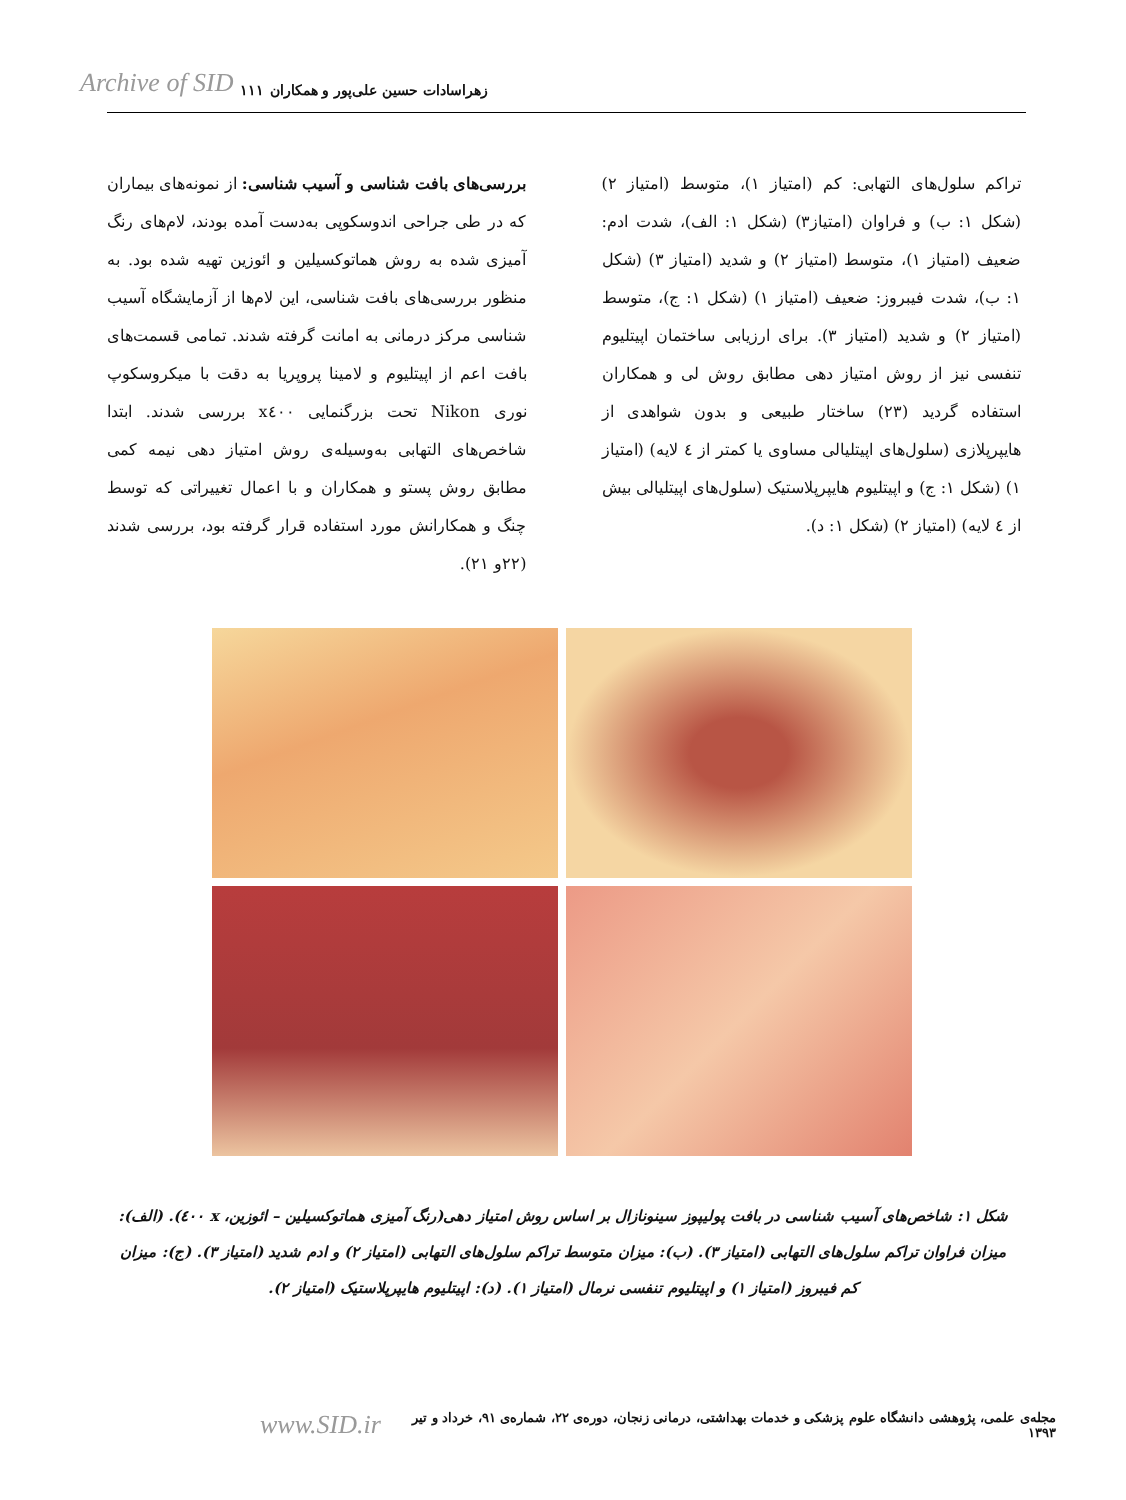Archive of SID ۱۱۱ زهراسادات حسین علی‌پور و همکاران
بررسی‌های بافت شناسی و آسیب شناسی: از نمونه‌های بیماران که در طی جراحی اندوسکوپی به‌دست آمده بودند، لام‌های رنگ آمیزی شده به روش هماتوکسیلین و ائوزین تهیه شده بود. به منظور بررسی‌های بافت شناسی، این لام‌ها از آزمایشگاه آسیب شناسی مرکز درمانی به امانت گرفته شدند. تمامی قسمت‌های بافت اعم از اپیتلیوم و لامینا پروپریا به دقت با میکروسکوپ نوری Nikon تحت بزرگنمایی x٤٠٠ بررسی شدند. ابتدا شاخص‌های التهابی به‌وسیله‌ی روش امتیاز دهی نیمه کمی مطابق روش پستو و همکاران و با اعمال تغییراتی که توسط چنگ و همکارانش مورد استفاده قرار گرفته بود، بررسی شدند (٢٢و ٢١).
تراکم سلول‌های التهابی: کم (امتیاز ١)، متوسط (امتیاز ٢) (شکل ١: ب) و فراوان (امتیاز٣) (شکل ١: الف)، شدت ادم: ضعیف (امتیاز ١)، متوسط (امتیاز ٢) و شدید (امتیاز ٣) (شکل ١: ب)، شدت فیبروز: ضعیف (امتیاز ١) (شکل ١: ج)، متوسط (امتیاز ٢) و شدید (امتیاز ٣). برای ارزیابی ساختمان اپیتلیوم تنفسی نیز از روش امتیاز دهی مطابق روش لی و همکاران استفاده گردید (٢٣) ساختار طبیعی و بدون شواهدی از هایپرپلازی (سلول‌های اپیتلیالی مساوی یا کمتر از ٤ لایه) (امتیاز ١) (شکل ١: ج) و اپیتلیوم هایپرپلاستیک (سلول‌های اپیتلیالی بیش از ٤ لایه) (امتیاز ٢) (شکل ١: د).
شکل ١: شاخص‌های آسیب شناسی در بافت پولیپوز سینونازال بر اساس روش امتیاز دهی(رنگ آمیزی هماتوکسیلین – ائوزین، x ٤٠٠). (الف): میزان فراوان تراکم سلول‌های التهابی (امتیاز ٣). (ب): میزان متوسط تراکم سلول‌های التهابی (امتیاز ٢) و ادم شدید (امتیاز ٣). (ج): میزان کم فیبروز (امتیاز ١) و اپیتلیوم تنفسی نرمال (امتیاز ١). (د): اپیتلیوم هایپرپلاستیک (امتیاز ٢).
مجله‌ی علمی، پژوهشی دانشگاه علوم پزشکی و خدمات بهداشتی، درمانی زنجان، دوره‌ی ٢٢، شماره‌ی ٩١، خرداد و تیر ١٣٩٣ www.SID.ir